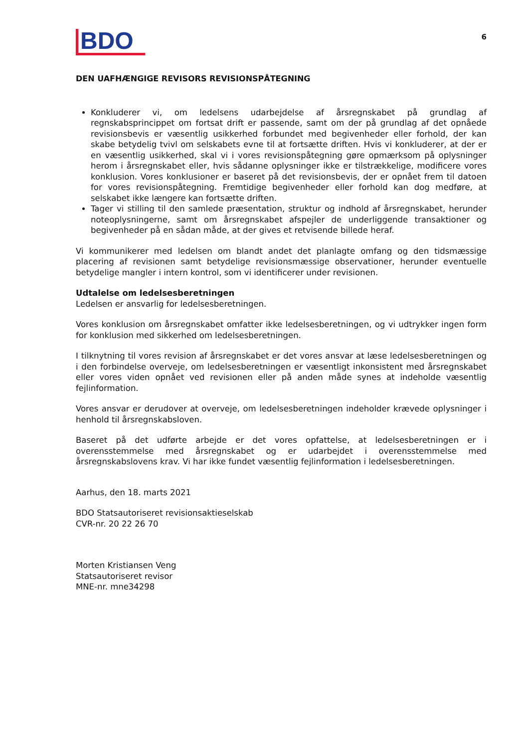BDO
6
DEN UAFHÆNGIGE REVISORS REVISIONSPÅTEGNING
Konkluderer vi, om ledelsens udarbejdelse af årsregnskabet på grundlag af regnskabsprincippet om fortsat drift er passende, samt om der på grundlag af det opnåede revisionsbevis er væsentlig usikkerhed forbundet med begivenheder eller forhold, der kan skabe betydelig tvivl om selskabets evne til at fortsætte driften. Hvis vi konkluderer, at der er en væsentlig usikkerhed, skal vi i vores revisionspåtegning gøre opmærksom på oplysninger herom i årsregnskabet eller, hvis sådanne oplysninger ikke er tilstrækkelige, modificere vores konklusion. Vores konklusioner er baseret på det revisionsbevis, der er opnået frem til datoen for vores revisionspåtegning. Fremtidige begivenheder eller forhold kan dog medføre, at selskabet ikke længere kan fortsætte driften.
Tager vi stilling til den samlede præsentation, struktur og indhold af årsregnskabet, herunder noteoplysningerne, samt om årsregnskabet afspejler de underliggende transaktioner og begivenheder på en sådan måde, at der gives et retvisende billede heraf.
Vi kommunikerer med ledelsen om blandt andet det planlagte omfang og den tidsmæssige placering af revisionen samt betydelige revisionsmæssige observationer, herunder eventuelle betydelige mangler i intern kontrol, som vi identificerer under revisionen.
Udtalelse om ledelsesberetningen
Ledelsen er ansvarlig for ledelsesberetningen.
Vores konklusion om årsregnskabet omfatter ikke ledelsesberetningen, og vi udtrykker ingen form for konklusion med sikkerhed om ledelsesberetningen.
I tilknytning til vores revision af årsregnskabet er det vores ansvar at læse ledelsesberetningen og i den forbindelse overveje, om ledelsesberetningen er væsentligt inkonsistent med årsregnskabet eller vores viden opnået ved revisionen eller på anden måde synes at indeholde væsentlig fejlinformation.
Vores ansvar er derudover at overveje, om ledelsesberetningen indeholder krævede oplysninger i henhold til årsregnskabsloven.
Baseret på det udførte arbejde er det vores opfattelse, at ledelsesberetningen er i overensstemmelse med årsregnskabet og er udarbejdet i overensstemmelse med årsregnskabslovens krav. Vi har ikke fundet væsentlig fejlinformation i ledelsesberetningen.
Aarhus, den 18. marts 2021
BDO Statsautoriseret revisionsaktieselskab
CVR-nr. 20 22 26 70
Morten Kristiansen Veng
Statsautoriseret revisor
MNE-nr. mne34298